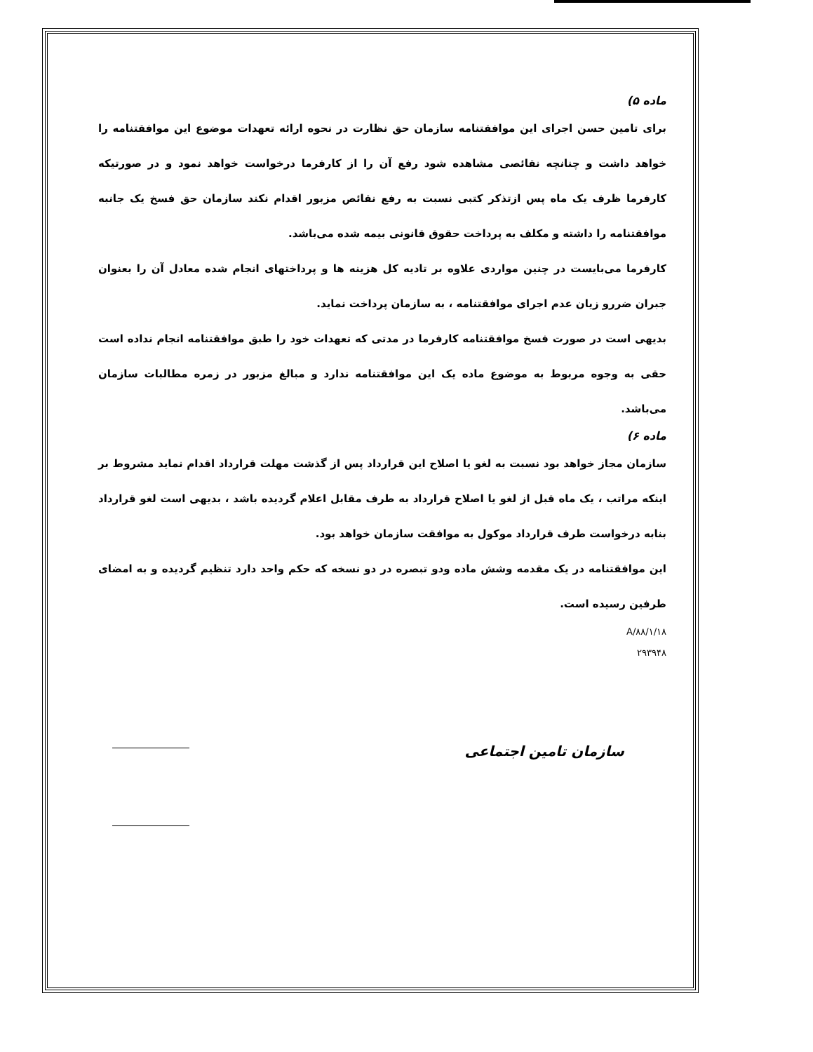ماده ۵)
برای تامین حسن اجرای این موافقتنامه سازمان حق نظارت در نحوه ارائه تعهدات موضوع این موافقتنامه را خواهد داشت و چنانچه نقائصی مشاهده شود رفع آن را از کارفرما درخواست خواهد نمود و در صورتیکه کارفرما ظرف یک ماه پس ازتذکر کتبی نسبت به رفع نقائص مزبور اقدام نکند سازمان حق فسخ یک جانبه موافقتنامه را داشته و مکلف به پرداخت حقوق قانونی بیمه شده می‌باشد.
کارفرما می‌بایست در چنین مواردی علاوه بر تادیه کل هزینه ها و پرداختهای انجام شده معادل آن را بعنوان جبران ضررو زیان عدم اجرای موافقتنامه ، به سازمان پرداخت نماید.
بدیهی است در صورت فسخ موافقتنامه کارفرما در مدتی که تعهدات خود را طبق موافقتنامه انجام نداده است حقی به وجوه مربوط به موضوع ماده یک این موافقتنامه ندارد و مبالغ مزبور در زمره مطالبات سازمان می‌باشد.
ماده ۶)
سازمان مجاز خواهد بود نسبت به لغو یا اصلاح این قرارداد پس از گذشت مهلت قرارداد اقدام نماید مشروط بر اینکه مراتب ، یک ماه قبل از لغو یا اصلاح قرارداد به طرف مقابل اعلام گردیده باشد ، بدیهی است لغو قرارداد بنابه درخواست طرف قرارداد موکول به موافقت سازمان خواهد بود.
این موافقتنامه در یک مقدمه وشش ماده ودو تبصره در دو نسخه که حکم واحد دارد تنظیم گردیده و به امضای طرفین رسیده است.
A/۸۸/۱/۱۸
۲۹۳۹۴۸
سازمان تامین اجتماعی